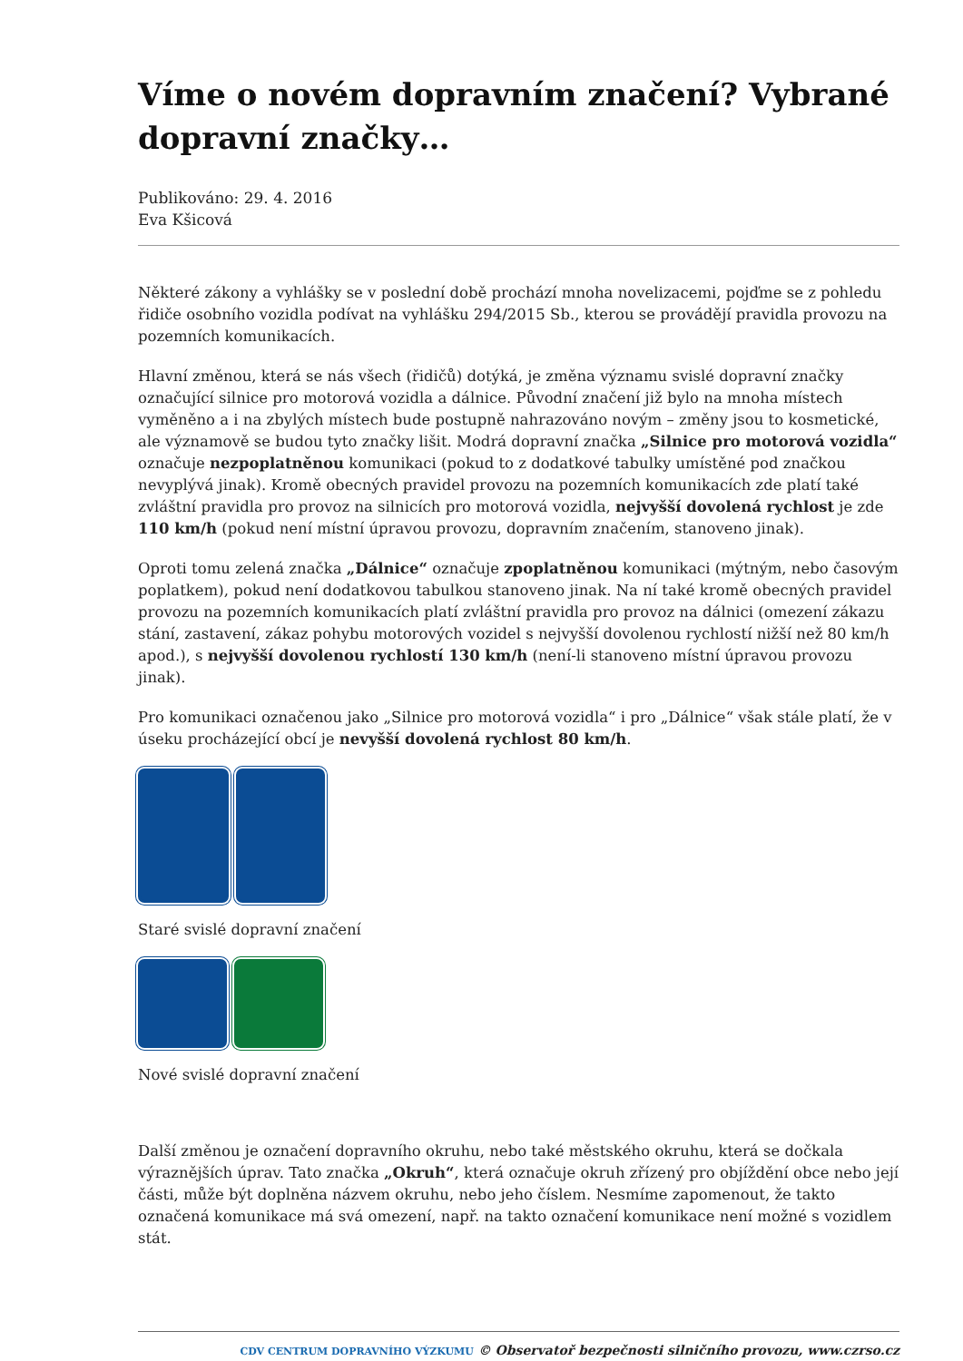Víme o novém dopravním značení? Vybrané dopravní značky…
Publikováno: 29. 4. 2016
Eva Kšicová
Některé zákony a vyhlášky se v poslední době prochází mnoha novelizacemi, pojďme se z pohledu řidiče osobního vozidla podívat na vyhlášku 294/2015 Sb., kterou se provádějí pravidla provozu na pozemních komunikacích.
Hlavní změnou, která se nás všech (řidičů) dotýká, je změna významu svislé dopravní značky označující silnice pro motorová vozidla a dálnice. Původní značení již bylo na mnoha místech vyměněno a i na zbylých místech bude postupně nahrazováno novým – změny jsou to kosmetické, ale významově se budou tyto značky lišit. Modrá dopravní značka „Silnice pro motorová vozidla“ označuje nezpoplatněnou komunikaci (pokud to z dodatkové tabulky umístěné pod značkou nevyplývá jinak). Kromě obecných pravidel provozu na pozemních komunikacích zde platí také zvláštní pravidla pro provoz na silnicích pro motorová vozidla, nejvyšší dovolená rychlost je zde 110 km/h (pokud není místní úpravou provozu, dopravním značením, stanoveno jinak).
Oproti tomu zelená značka „Dálnice“ označuje zpoplatněnou komunikaci (mýtným, nebo časovým poplatkem), pokud není dodatkovou tabulkou stanoveno jinak. Na ní také kromě obecných pravidel provozu na pozemních komunikacích platí zvláštní pravidla pro provoz na dálnici (omezení zákazu stání, zastavení, zákaz pohybu motorových vozidel s nejvyšší dovolenou rychlostí nižší než 80 km/h apod.), s nejvyšší dovolenou rychlostí 130 km/h (není-li stanoveno místní úpravou provozu jinak).
Pro komunikaci označenou jako „Silnice pro motorová vozidla“ i pro „Dálnice“ však stále platí, že v úseku procházející obcí je nevyšší dovolená rychlost 80 km/h.
Staré svislé dopravní značení
Nové svislé dopravní značení
Další změnou je označení dopravního okruhu, nebo také městského okruhu, která se dočkala výraznějších úprav. Tato značka „Okruh“, která označuje okruh zřízený pro objíždění obce nebo její části, může být doplněna názvem okruhu, nebo jeho číslem. Nesmíme zapomenout, že takto označená komunikace má svá omezení, např. na takto označení komunikace není možné s vozidlem stát.
CDV CENTRUM DOPRAVNÍHO VÝZKUMU © Observatoř bezpečnosti silničního provozu, www.czrso.cz